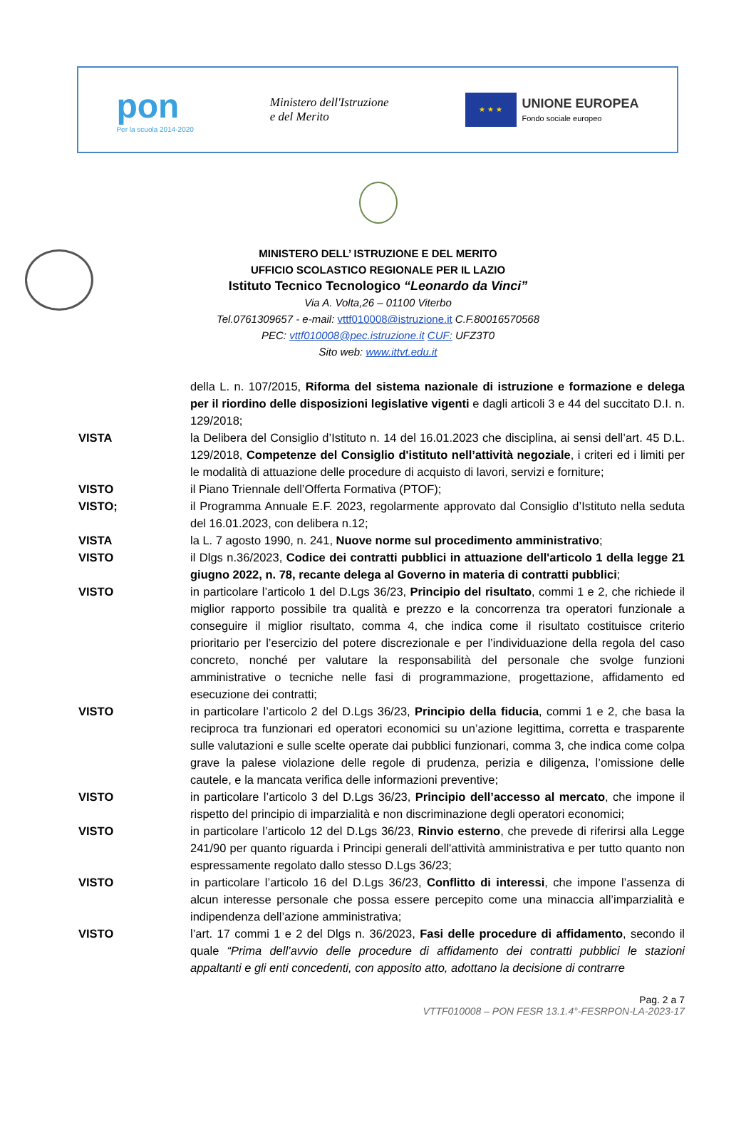pon
Per la scuola 2014-2020
Ministero dell'Istruzione
e del Merito
★ ★ ★
UNIONE EUROPEA
Fondo sociale europeo
MINISTERO DELL’ ISTRUZIONE E DEL MERITO
UFFICIO SCOLASTICO REGIONALE PER IL LAZIO
Istituto Tecnico Tecnologico “Leonardo da Vinci”
Via A. Volta,26 – 01100 Viterbo
Tel.0761309657 - e-mail: vttf010008@istruzione.it C.F.80016570568
PEC: vttf010008@pec.istruzione.it CUF: UFZ3T0
Sito web: www.ittvt.edu.it
della L. n. 107/2015, Riforma del sistema nazionale di istruzione e formazione e delega per il riordino delle disposizioni legislative vigenti e dagli articoli 3 e 44 del succitato D.I. n. 129/2018;
VISTA la Delibera del Consiglio d’Istituto n. 14 del 16.01.2023 che disciplina, ai sensi dell’art. 45 D.L. 129/2018, Competenze del Consiglio d'istituto nell’attività negoziale, i criteri ed i limiti per le modalità di attuazione delle procedure di acquisto di lavori, servizi e forniture;
VISTO il Piano Triennale dell’Offerta Formativa (PTOF);
VISTO; il Programma Annuale E.F. 2023, regolarmente approvato dal Consiglio d’Istituto nella seduta del 16.01.2023, con delibera n.12;
VISTA la L. 7 agosto 1990, n. 241, Nuove norme sul procedimento amministrativo;
VISTO il Dlgs n.36/2023, Codice dei contratti pubblici in attuazione dell'articolo 1 della legge 21 giugno 2022, n. 78, recante delega al Governo in materia di contratti pubblici;
VISTO in particolare l’articolo 1 del D.Lgs 36/23, Principio del risultato, commi 1 e 2, che richiede il miglior rapporto possibile tra qualità e prezzo e la concorrenza tra operatori funzionale a conseguire il miglior risultato, comma 4, che indica come il risultato costituisce criterio prioritario per l’esercizio del potere discrezionale e per l’individuazione della regola del caso concreto, nonché per valutare la responsabilità del personale che svolge funzioni amministrative o tecniche nelle fasi di programmazione, progettazione, affidamento ed esecuzione dei contratti;
VISTO in particolare l’articolo 2 del D.Lgs 36/23, Principio della fiducia, commi 1 e 2, che basa la reciproca tra funzionari ed operatori economici su un’azione legittima, corretta e trasparente sulle valutazioni e sulle scelte operate dai pubblici funzionari, comma 3, che indica come colpa grave la palese violazione delle regole di prudenza, perizia e diligenza, l’omissione delle cautele, e la mancata verifica delle informazioni preventive;
VISTO in particolare l’articolo 3 del D.Lgs 36/23, Principio dell’accesso al mercato, che impone il rispetto del principio di imparzialità e non discriminazione degli operatori economici;
VISTO in particolare l’articolo 12 del D.Lgs 36/23, Rinvio esterno, che prevede di riferirsi alla Legge 241/90 per quanto riguarda i Principi generali dell'attività amministrativa e per tutto quanto non espressamente regolato dallo stesso D.Lgs 36/23;
VISTO in particolare l’articolo 16 del D.Lgs 36/23, Conflitto di interessi, che impone l’assenza di alcun interesse personale che possa essere percepito come una minaccia all’imparzialità e indipendenza dell’azione amministrativa;
VISTO l’art. 17 commi 1 e 2 del Dlgs n. 36/2023, Fasi delle procedure di affidamento, secondo il quale “Prima dell’avvio delle procedure di affidamento dei contratti pubblici le stazioni appaltanti e gli enti concedenti, con apposito atto, adottano la decisione di contrarre
Pag. 2 a 7
VTTF010008 – PON FESR 13.1.4°-FESRPON-LA-2023-17